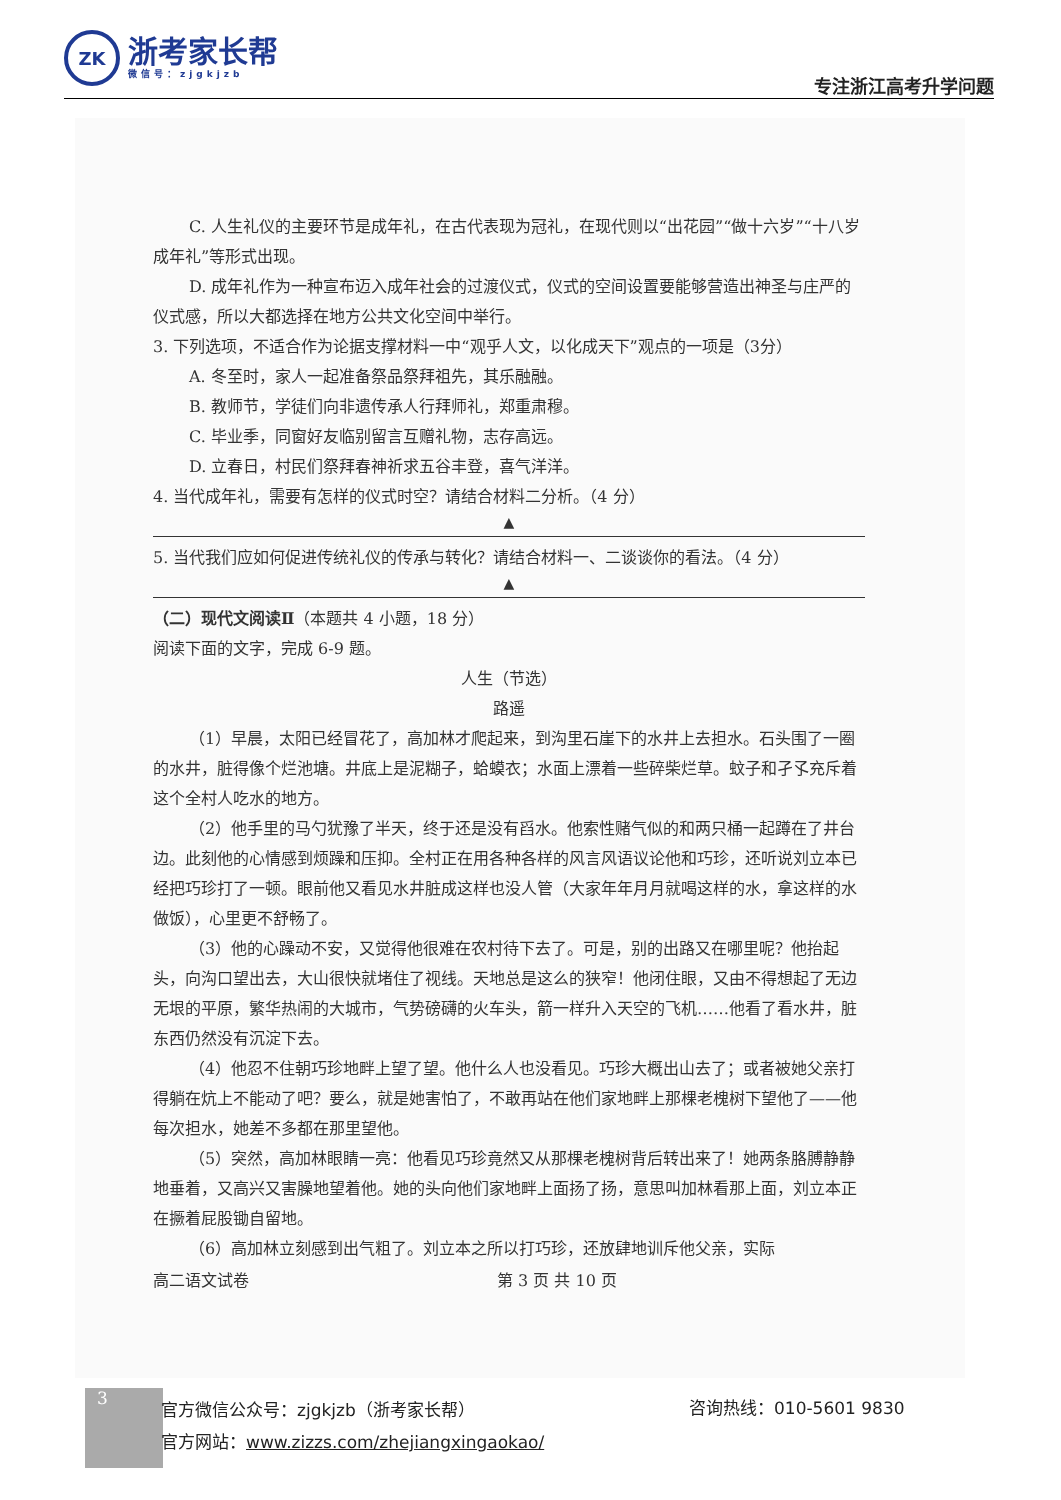ZK
浙考家长帮
微信号：zjgkjzb
专注浙江高考升学问题
C. 人生礼仪的主要环节是成年礼，在古代表现为冠礼，在现代则以“出花园”“做十六岁”“十八岁成年礼”等形式出现。
D. 成年礼作为一种宣布迈入成年社会的过渡仪式，仪式的空间设置要能够营造出神圣与庄严的仪式感，所以大都选择在地方公共文化空间中举行。
3. 下列选项，不适合作为论据支撑材料一中“观乎人文，以化成天下”观点的一项是（3分）
A. 冬至时，家人一起准备祭品祭拜祖先，其乐融融。
B. 教师节，学徒们向非遗传承人行拜师礼，郑重肃穆。
C. 毕业季，同窗好友临别留言互赠礼物，志存高远。
D. 立春日，村民们祭拜春神祈求五谷丰登，喜气洋洋。
4. 当代成年礼，需要有怎样的仪式时空？请结合材料二分析。（4 分）
▲
5. 当代我们应如何促进传统礼仪的传承与转化？请结合材料一、二谈谈你的看法。（4 分）
▲
（二）现代文阅读Ⅱ（本题共 4 小题，18 分）
阅读下面的文字，完成 6-9 题。
人生（节选）
路遥
（1）早晨，太阳已经冒花了，高加林才爬起来，到沟里石崖下的水井上去担水。石头围了一圈的水井，脏得像个烂池塘。井底上是泥糊子，蛤蟆衣；水面上漂着一些碎柴烂草。蚊子和孑孓充斥着这个全村人吃水的地方。
（2）他手里的马勺犹豫了半天，终于还是没有舀水。他索性赌气似的和两只桶一起蹲在了井台边。此刻他的心情感到烦躁和压抑。全村正在用各种各样的风言风语议论他和巧珍，还听说刘立本已经把巧珍打了一顿。眼前他又看见水井脏成这样也没人管（大家年年月月就喝这样的水，拿这样的水做饭），心里更不舒畅了。
（3）他的心躁动不安，又觉得他很难在农村待下去了。可是，别的出路又在哪里呢？他抬起头，向沟口望出去，大山很快就堵住了视线。天地总是这么的狭窄！他闭住眼，又由不得想起了无边无垠的平原，繁华热闹的大城市，气势磅礴的火车头，箭一样升入天空的飞机……他看了看水井，脏东西仍然没有沉淀下去。
（4）他忍不住朝巧珍地畔上望了望。他什么人也没看见。巧珍大概出山去了；或者被她父亲打得躺在炕上不能动了吧？要么，就是她害怕了，不敢再站在他们家地畔上那棵老槐树下望他了——他每次担水，她差不多都在那里望他。
（5）突然，高加林眼睛一亮：他看见巧珍竟然又从那棵老槐树背后转出来了！她两条胳膊静静地垂着，又高兴又害臊地望着他。她的头向他们家地畔上面扬了扬，意思叫加林看那上面，刘立本正在撅着屁股锄自留地。
（6）高加林立刻感到出气粗了。刘立本之所以打巧珍，还放肆地训斥他父亲，实际
高二语文试卷 第 3 页 共 10 页
3
官方微信公众号：zjgkjzb（浙考家长帮）
官方网站：www.zizzs.com/zhejiangxingaokao/
咨询热线：010-5601 9830